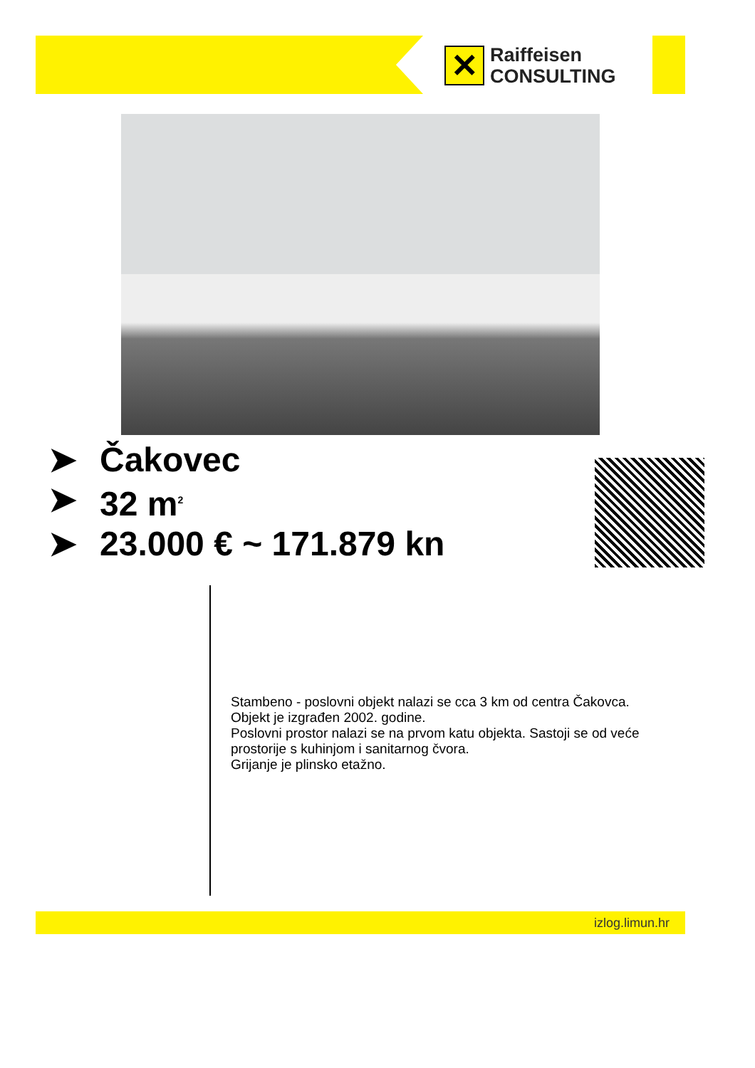✕
Raiffeisen
CONSULTING
➤ Čakovec
➤ 32 m<sup>2</sup>
➤ 23.000 € ~ 171.879 kn
Stambeno - poslovni objekt nalazi se cca 3 km od centra Čakovca.
Objekt je izgrađen 2002. godine.
Poslovni prostor nalazi se na prvom katu objekta. Sastoji se od veće prostorije s kuhinjom i sanitarnog čvora.
Grijanje je plinsko etažno.
izlog.limun.hr